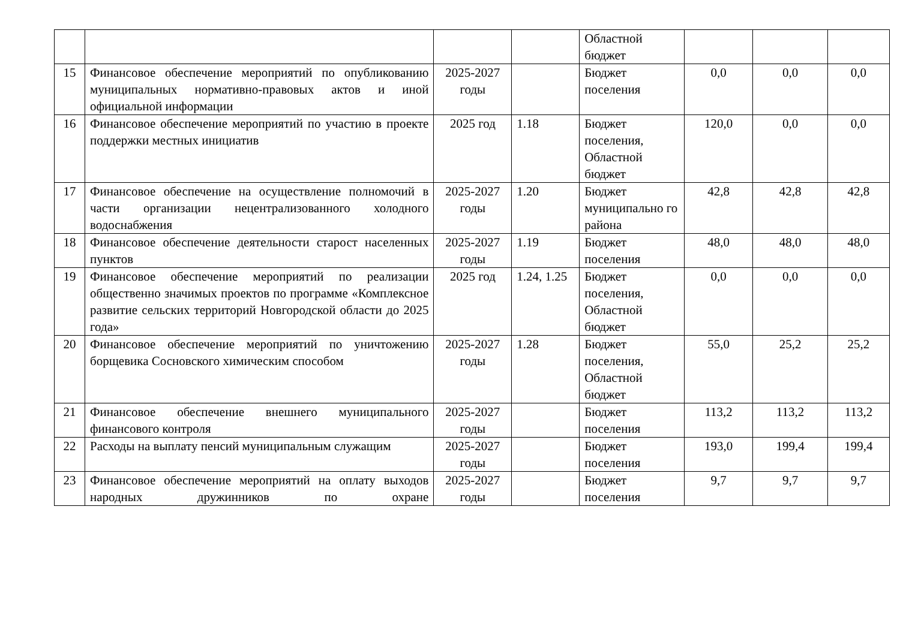| | | | | Областной бюджет | | | |
| 15 | Финансовое обеспечение мероприятий по опубликованию муниципальных нормативно-правовых актов и иной официальной информации | 2025-2027 годы | | Бюджет поселения | 0,0 | 0,0 | 0,0 |
| 16 | Финансовое обеспечение мероприятий по участию в проекте поддержки местных инициатив | 2025 год | 1.18 | Бюджет поселения, Областной бюджет | 120,0 | 0,0 | 0,0 |
| 17 | Финансовое обеспечение на осуществление полномочий в части организации нецентрализованного холодного водоснабжения | 2025-2027 годы | 1.20 | Бюджет муниципально го района | 42,8 | 42,8 | 42,8 |
| 18 | Финансовое обеспечение деятельности старост населенных пунктов | 2025-2027 годы | 1.19 | Бюджет поселения | 48,0 | 48,0 | 48,0 |
| 19 | Финансовое обеспечение мероприятий по реализации общественно значимых проектов по программе «Комплексное развитие сельских территорий Новгородской области до 2025 года» | 2025 год | 1.24, 1.25 | Бюджет поселения, Областной бюджет | 0,0 | 0,0 | 0,0 |
| 20 | Финансовое обеспечение мероприятий по уничтожению борщевика Сосновского химическим способом | 2025-2027 годы | 1.28 | Бюджет поселения, Областной бюджет | 55,0 | 25,2 | 25,2 |
| 21 | Финансовое обеспечение внешнего муниципального финансового контроля | 2025-2027 годы | | Бюджет поселения | 113,2 | 113,2 | 113,2 |
| 22 | Расходы на выплату пенсий муниципальным служащим | 2025-2027 годы | | Бюджет поселения | 193,0 | 199,4 | 199,4 |
| 23 | Финансовое обеспечение мероприятий на оплату выходов народных дружинников по охране | 2025-2027 годы | | Бюджет поселения | 9,7 | 9,7 | 9,7 |